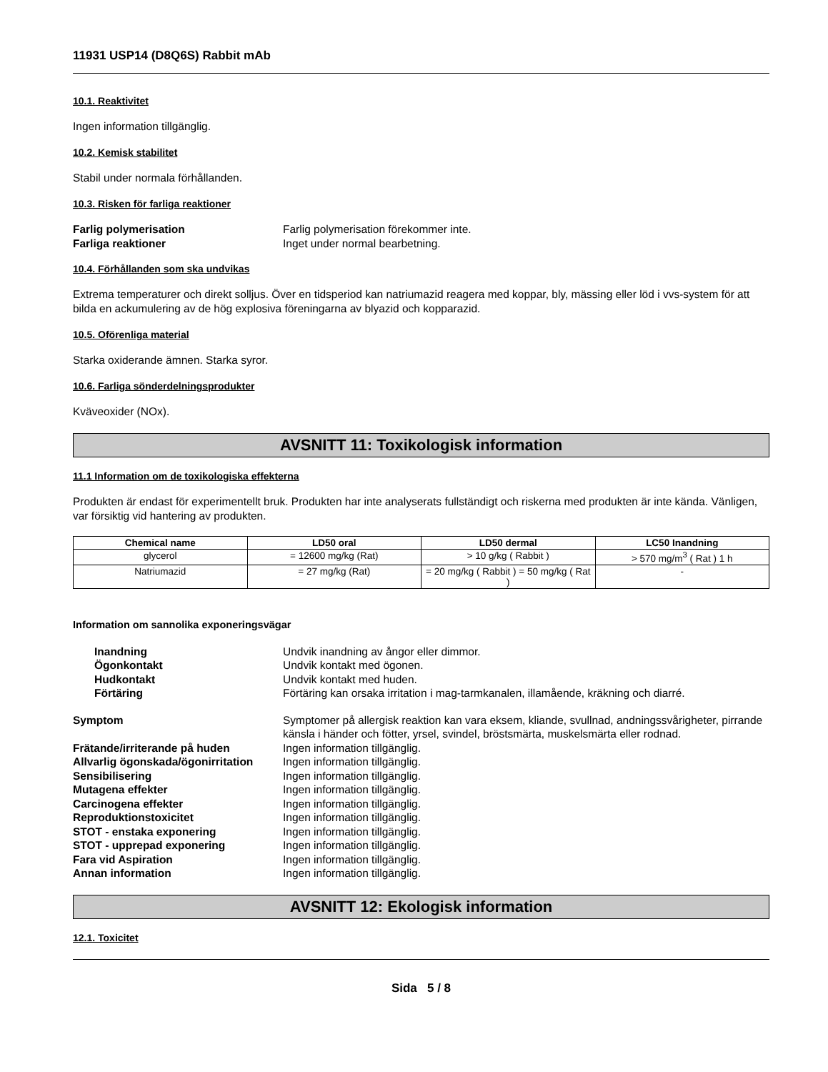11931 USP14 (D8Q6S) Rabbit mAb
10.1. Reaktivitet
Ingen information tillgänglig.
10.2. Kemisk stabilitet
Stabil under normala förhållanden.
10.3. Risken för farliga reaktioner
Farlig polymerisation Farlig polymerisation förekommer inte. Farliga reaktioner Inget under normal bearbetning.
10.4. Förhållanden som ska undvikas
Extrema temperaturer och direkt solljus. Över en tidsperiod kan natriumazid reagera med koppar, bly, mässing eller löd i vvs-system för att bilda en ackumulering av de hög explosiva föreningarna av blyazid och kopparazid.
10.5. Oförenliga material
Starka oxiderande ämnen. Starka syror.
10.6. Farliga sönderdelningsprodukter
Kväveoxider (NOx).
AVSNITT 11: Toxikologisk information
11.1 Information om de toxikologiska effekterna
Produkten är endast för experimentellt bruk. Produkten har inte analyserats fullständigt och riskerna med produkten är inte kända. Vänligen, var försiktig vid hantering av produkten.
| Chemical name | LD50 oral | LD50 dermal | LC50 Inandning |
| --- | --- | --- | --- |
| glycerol | = 12600 mg/kg (Rat) | > 10 g/kg ( Rabbit ) | > 570 mg/m<sup>3</sup> ( Rat ) 1 h |
| Natriumazid | = 27 mg/kg (Rat) | = 20 mg/kg ( Rabbit ) = 50 mg/kg ( Rat ) | - |
Information om sannolika exponeringsvägar
Inandning Undvik inandning av ångor eller dimmor. Ögonkontakt Undvik kontakt med ögonen. Hudkontakt Undvik kontakt med huden. Förtäring Förtäring kan orsaka irritation i mag-tarmkanalen, illamående, kräkning och diarré.
Symptom Symptomer på allergisk reaktion kan vara eksem, kliande, svullnad, andningssvårigheter, pirrande känsla i händer och fötter, yrsel, svindel, bröstsmärta, muskelsmärta eller rodnad. Frätande/irriterande på huden Ingen information tillgänglig. Allvarlig ögonskada/ögonirritation Ingen information tillgänglig. Sensibilisering Ingen information tillgänglig. Mutagena effekter Ingen information tillgänglig. Carcinogena effekter Ingen information tillgänglig. Reproduktionstoxicitet Ingen information tillgänglig. STOT - enstaka exponering Ingen information tillgänglig. STOT - upprepad exponering Ingen information tillgänglig. Fara vid Aspiration Ingen information tillgänglig. Annan information Ingen information tillgänglig.
AVSNITT 12: Ekologisk information
12.1. Toxicitet
Sida 5 / 8